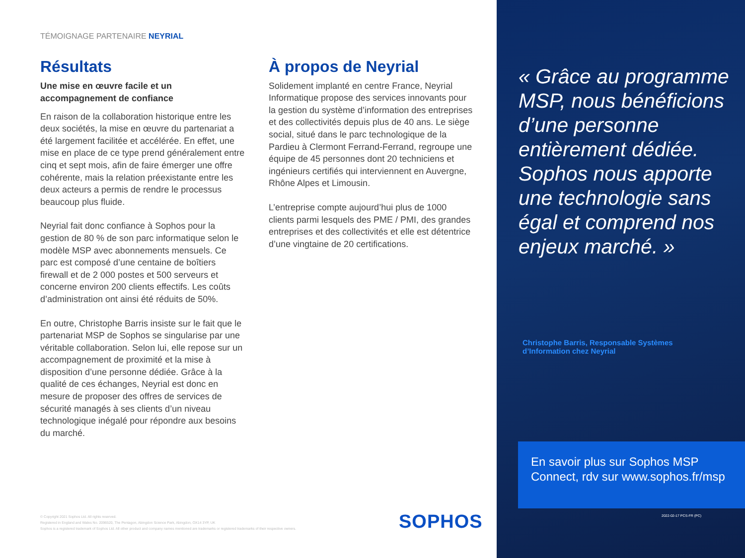TÉMOIGNAGE PARTENAIRE NEYRIAL
Résultats
Une mise en œuvre facile et un accompagnement de confiance
En raison de la collaboration historique entre les deux sociétés, la mise en œuvre du partenariat a été largement facilitée et accélérée. En effet, une mise en place de ce type prend généralement entre cinq et sept mois, afin de faire émerger une offre cohérente, mais la relation préexistante entre les deux acteurs a permis de rendre le processus beaucoup plus fluide.
Neyrial fait donc confiance à Sophos pour la gestion de 80 % de son parc informatique selon le modèle MSP avec abonnements mensuels. Ce parc est composé d’une centaine de boîtiers firewall et de 2 000 postes et 500 serveurs et concerne environ 200 clients effectifs. Les coûts d’administration ont ainsi été réduits de 50%.
En outre, Christophe Barris insiste sur le fait que le partenariat MSP de Sophos se singularise par une véritable collaboration. Selon lui, elle repose sur un accompagnement de proximité et la mise à disposition d’une personne dédiée. Grâce à la qualité de ces échanges, Neyrial est donc en mesure de proposer des offres de services de sécurité managés à ses clients d’un niveau technologique inégalé pour répondre aux besoins du marché.
À propos de Neyrial
Solidement implanté en centre France, Neyrial Informatique propose des services innovants pour la gestion du système d’information des entreprises et des collectivités depuis plus de 40 ans. Le siège social, situé dans le parc technologique de la Pardieu à Clermont Ferrand-Ferrand, regroupe une équipe de 45 personnes dont 20 techniciens et ingénieurs certifiés qui interviennent en Auvergne, Rhône Alpes et Limousin.
L’entreprise compte aujourd’hui plus de 1000 clients parmi lesquels des PME / PMI, des grandes entreprises et des collectivités et elle est détentrice d’une vingtaine de 20 certifications.
© Copyright 2021 Sophos Ltd. All rights reserved.
Registered in England and Wales No. 2096520, The Pentagon, Abingdon Science Park, Abingdon, OX14 3YP, UK
Sophos is a registered trademark of Sophos Ltd. All other product and company names mentioned are trademarks or registered trademarks of their respective owners.
SOPHOS
« Grâce au programme MSP, nous bénéficions d’une personne entièrement dédiée. Sophos nous apporte une technologie sans égal et comprend nos enjeux marché. »
Christophe Barris, Responsable Systèmes d’Information chez Neyrial
En savoir plus sur Sophos MSP Connect, rdv sur www.sophos.fr/msp
2022-02-17 PCS-FR (PC)